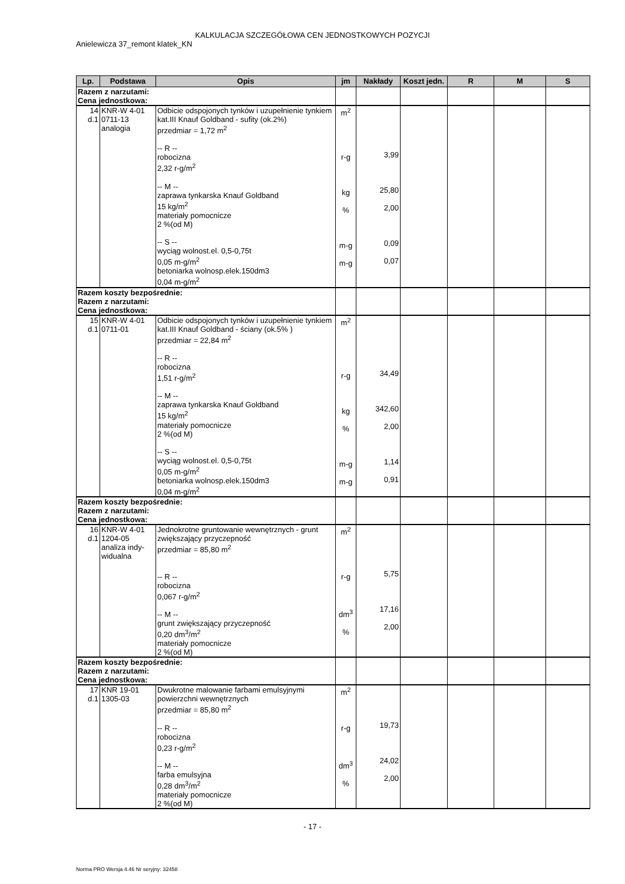KALKULACJA SZCZEGÓŁOWA CEN JEDNOSTKOWYCH POZYCJI
Anielewicza 37_remont klatek_KN
| Lp. | Podstawa | Opis | jm | Nakłady | Koszt jedn. | R | M | S |
| --- | --- | --- | --- | --- | --- | --- | --- | --- |
| Razem z narzutami: Cena jednostkowa: | | | | | | | | |
| 14 d.1 | KNR-W 4-01 0711-13 analogia | Odbicie odspojonych tynków i uzupełnienie tynkiem kat.III Knauf Goldband - sufity (ok.2%) przedmiar = 1,72 m<sup>2</sup> -- R -- robocizna 2,32 r-g/m<sup>2</sup> -- M -- zaprawa tynkarska Knauf Goldband 15 kg/m<sup>2</sup> materiały pomocnicze 2 %(od M) -- S -- wyciąg wolnost.el. 0,5-0,75t 0,05 m-g/m<sup>2</sup> betoniarka wolnosp.elek.150dm3 0,04 m-g/m<sup>2</sup> | m<sup>2</sup> r-g kg % m-g m-g | 3,99 25,80 2,00 0,09 0,07 | | | | |
| Razem koszty bezpośrednie: Razem z narzutami: Cena jednostkowa: | | | | | | | | |
| 15 d.1 | KNR-W 4-01 0711-01 | Odbicie odspojonych tynków i uzupełnienie tynkiem kat.III Knauf Goldband - ściany (ok.5% ) przedmiar = 22,84 m<sup>2</sup> -- R -- robocizna 1,51 r-g/m<sup>2</sup> -- M -- zaprawa tynkarska Knauf Goldband 15 kg/m<sup>2</sup> materiały pomocnicze 2 %(od M) -- S -- wyciąg wolnost.el. 0,5-0,75t 0,05 m-g/m<sup>2</sup> betoniarka wolnosp.elek.150dm3 0,04 m-g/m<sup>2</sup> | m<sup>2</sup> r-g kg % m-g m-g | 34,49 342,60 2,00 1,14 0,91 | | | | |
| Razem koszty bezpośrednie: Razem z narzutami: Cena jednostkowa: | | | | | | | | |
| 16 d.1 | KNR-W 4-01 1204-05 analiza indy- widualna | Jednokrotne gruntowanie wewnętrznych - grunt zwiększający przyczepność przedmiar = 85,80 m<sup>2</sup> -- R -- robocizna 0,067 r-g/m<sup>2</sup> -- M -- grunt zwiększający przyczepność 0,20 dm<sup>3</sup>/m<sup>2</sup> materiały pomocnicze 2 %(od M) | m<sup>2</sup> r-g dm<sup>3</sup> % | 5,75 17,16 2,00 | | | | |
| Razem koszty bezpośrednie: Razem z narzutami: Cena jednostkowa: | | | | | | | | |
| 17 d.1 | KNR 19-01 1305-03 | Dwukrotne malowanie farbami emulsyjnymi powierzchni wewnętrznych przedmiar = 85,80 m<sup>2</sup> -- R -- robocizna 0,23 r-g/m<sup>2</sup> -- M -- farba emulsyjna 0,28 dm<sup>3</sup>/m<sup>2</sup> materiały pomocnicze 2 %(od M) | m<sup>2</sup> r-g dm<sup>3</sup> % | 19,73 24,02 2,00 | | | | |
- 17 -
Norma PRO Wersja 4.46 Nr seryjny: 32458